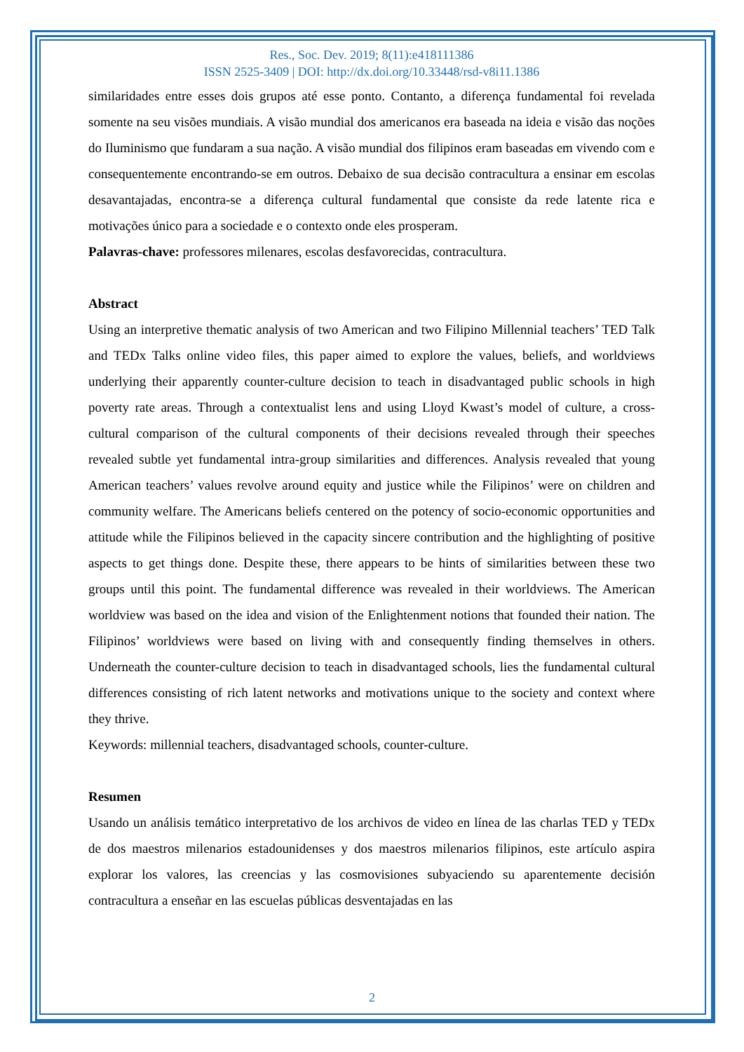Res., Soc. Dev. 2019; 8(11):e418111386
ISSN 2525-3409 | DOI: http://dx.doi.org/10.33448/rsd-v8i11.1386
similaridades entre esses dois grupos até esse ponto. Contanto, a diferença fundamental foi revelada somente na seu visões mundiais. A visão mundial dos americanos era baseada na ideia e visão das noções do Iluminismo que fundaram a sua nação. A visão mundial dos filipinos eram baseadas em vivendo com e consequentemente encontrando-se em outros. Debaixo de sua decisão contracultura a ensinar em escolas desavantajadas, encontra-se a diferença cultural fundamental que consiste da rede latente rica e motivações único para a sociedade e o contexto onde eles prosperam.
Palavras-chave: professores milenares, escolas desfavorecidas, contracultura.
Abstract
Using an interpretive thematic analysis of two American and two Filipino Millennial teachers’ TED Talk and TEDx Talks online video files, this paper aimed to explore the values, beliefs, and worldviews underlying their apparently counter-culture decision to teach in disadvantaged public schools in high poverty rate areas. Through a contextualist lens and using Lloyd Kwast’s model of culture, a cross-cultural comparison of the cultural components of their decisions revealed through their speeches revealed subtle yet fundamental intra-group similarities and differences. Analysis revealed that young American teachers’ values revolve around equity and justice while the Filipinos’ were on children and community welfare. The Americans beliefs centered on the potency of socio-economic opportunities and attitude while the Filipinos believed in the capacity sincere contribution and the highlighting of positive aspects to get things done. Despite these, there appears to be hints of similarities between these two groups until this point. The fundamental difference was revealed in their worldviews. The American worldview was based on the idea and vision of the Enlightenment notions that founded their nation. The Filipinos’ worldviews were based on living with and consequently finding themselves in others. Underneath the counter-culture decision to teach in disadvantaged schools, lies the fundamental cultural differences consisting of rich latent networks and motivations unique to the society and context where they thrive.
Keywords: millennial teachers, disadvantaged schools, counter-culture.
Resumen
Usando un análisis temático interpretativo de los archivos de video en línea de las charlas TED y TEDx de dos maestros milenarios estadounidenses y dos maestros milenarios filipinos, este artículo aspira explorar los valores, las creencias y las cosmovisiones subyaciendo su aparentemente decisión contracultura a enseñar en las escuelas públicas desventajadas en las
2